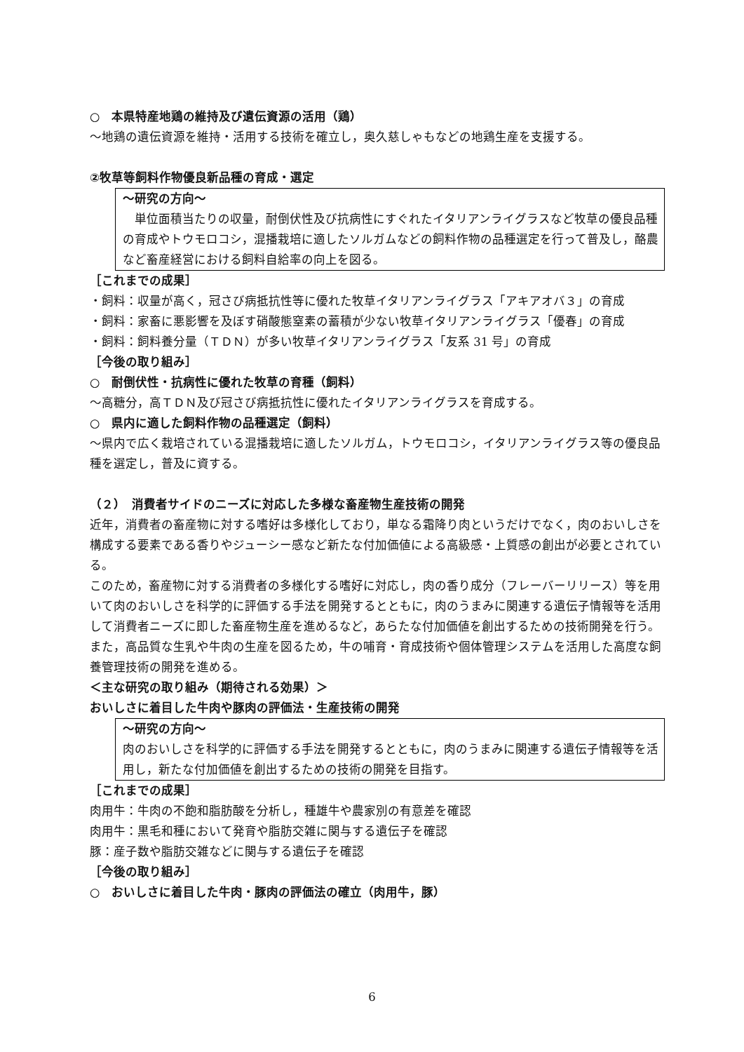○　本県特産地鶏の維持及び遺伝資源の活用（鶏）
～地鶏の遺伝資源を維持・活用する技術を確立し，奥久慈しゃもなどの地鶏生産を支援する。
②牧草等飼料作物優良新品種の育成・選定
～研究の方向～
　単位面積当たりの収量，耐倒伏性及び抗病性にすぐれたイタリアンライグラスなど牧草の優良品種の育成やトウモロコシ，混播栽培に適したソルガムなどの飼料作物の品種選定を行って普及し，酪農など畜産経営における飼料自給率の向上を図る。
［これまでの成果］
・飼料：収量が高く，冠さび病抵抗性等に優れた牧草イタリアンライグラス「アキアオバ３」の育成
・飼料：家畜に悪影響を及ぼす硝酸態窒素の蓄積が少ない牧草イタリアンライグラス「優春」の育成
・飼料：飼料養分量（ＴＤＮ）が多い牧草イタリアンライグラス「友系 31 号」の育成
［今後の取り組み］
○　耐倒伏性・抗病性に優れた牧草の育種（飼料）
～高糖分，高ＴＤＮ及び冠さび病抵抗性に優れたイタリアンライグラスを育成する。
○　県内に適した飼料作物の品種選定（飼料）
～県内で広く栽培されている混播栽培に適したソルガム，トウモロコシ，イタリアンライグラス等の優良品種を選定し，普及に資する。
（２）　消費者サイドのニーズに対応した多様な畜産物生産技術の開発
近年，消費者の畜産物に対する嗜好は多様化しており，単なる霜降り肉というだけでなく，肉のおいしさを構成する要素である香りやジューシー感など新たな付加価値による高級感・上質感の創出が必要とされている。
このため，畜産物に対する消費者の多様化する嗜好に対応し，肉の香り成分（フレーバーリリース）等を用いて肉のおいしさを科学的に評価する手法を開発するとともに，肉のうまみに関連する遺伝子情報等を活用して消費者ニーズに即した畜産物生産を進めるなど，あらたな付加価値を創出するための技術開発を行う。
また，高品質な生乳や牛肉の生産を図るため，牛の哺育・育成技術や個体管理システムを活用した高度な飼養管理技術の開発を進める。
＜主な研究の取り組み（期待される効果）＞
おいしさに着目した牛肉や豚肉の評価法・生産技術の開発
～研究の方向～
肉のおいしさを科学的に評価する手法を開発するとともに，肉のうまみに関連する遺伝子情報等を活用し，新たな付加価値を創出するための技術の開発を目指す。
［これまでの成果］
肉用牛：牛肉の不飽和脂肪酸を分析し，種雄牛や農家別の有意差を確認
肉用牛：黒毛和種において発育や脂肪交雑に関与する遺伝子を確認
豚：産子数や脂肪交雑などに関与する遺伝子を確認
［今後の取り組み］
○　おいしさに着目した牛肉・豚肉の評価法の確立（肉用牛，豚）
6